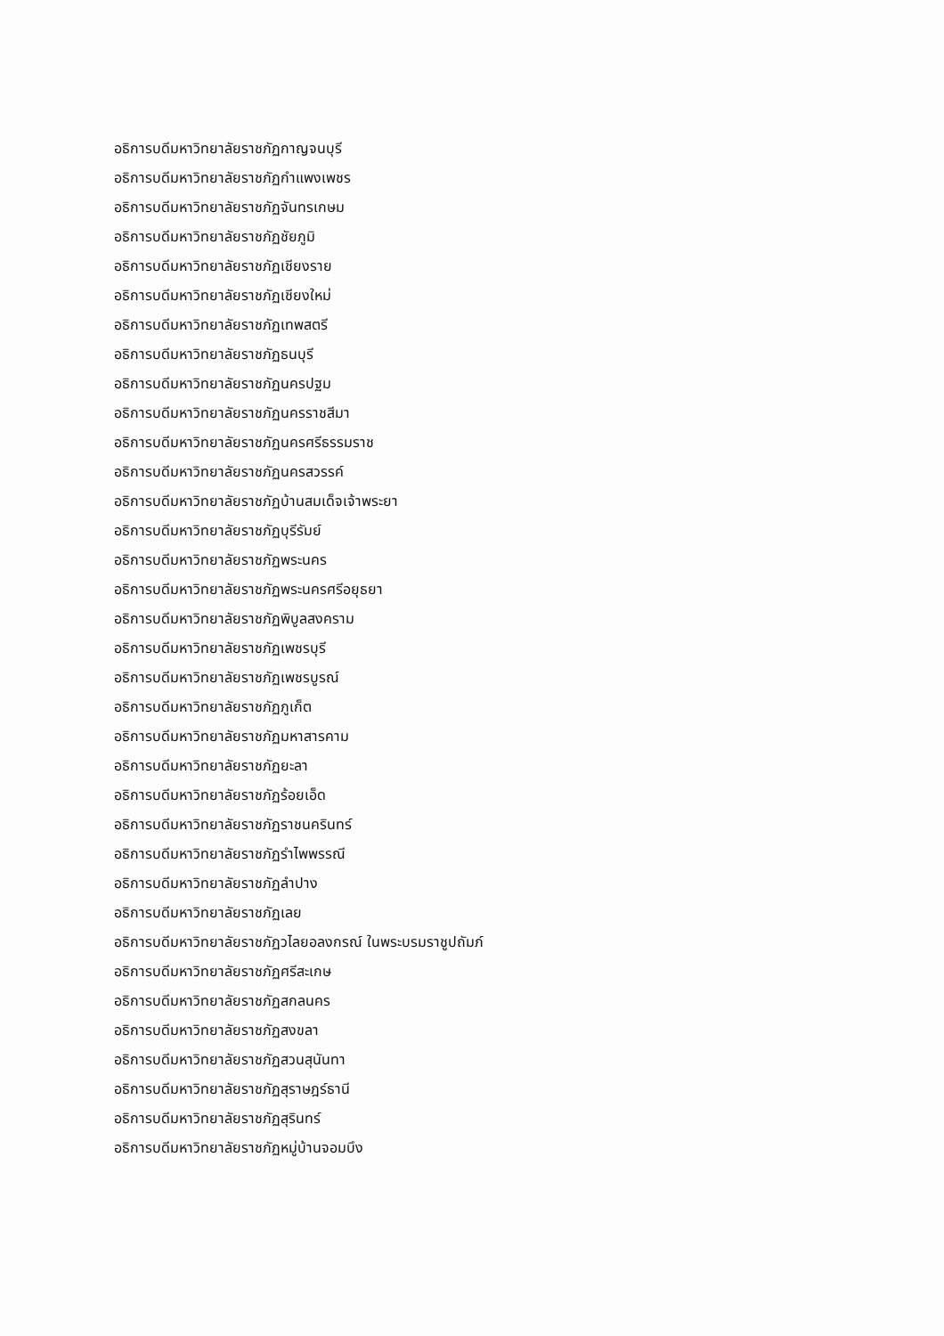อธิการบดีมหาวิทยาลัยราชภัฏกาญจนบุรี
อธิการบดีมหาวิทยาลัยราชภัฏกำแพงเพชร
อธิการบดีมหาวิทยาลัยราชภัฏจันทรเกษม
อธิการบดีมหาวิทยาลัยราชภัฏชัยภูมิ
อธิการบดีมหาวิทยาลัยราชภัฏเชียงราย
อธิการบดีมหาวิทยาลัยราชภัฏเชียงใหม่
อธิการบดีมหาวิทยาลัยราชภัฏเทพสตรี
อธิการบดีมหาวิทยาลัยราชภัฏธนบุรี
อธิการบดีมหาวิทยาลัยราชภัฏนครปฐม
อธิการบดีมหาวิทยาลัยราชภัฏนครราชสีมา
อธิการบดีมหาวิทยาลัยราชภัฏนครศรีธรรมราช
อธิการบดีมหาวิทยาลัยราชภัฏนครสวรรค์
อธิการบดีมหาวิทยาลัยราชภัฏบ้านสมเด็จเจ้าพระยา
อธิการบดีมหาวิทยาลัยราชภัฏบุรีรัมย์
อธิการบดีมหาวิทยาลัยราชภัฏพระนคร
อธิการบดีมหาวิทยาลัยราชภัฏพระนครศรีอยุธยา
อธิการบดีมหาวิทยาลัยราชภัฏพิบูลสงคราม
อธิการบดีมหาวิทยาลัยราชภัฏเพชรบุรี
อธิการบดีมหาวิทยาลัยราชภัฏเพชรบูรณ์
อธิการบดีมหาวิทยาลัยราชภัฏภูเก็ต
อธิการบดีมหาวิทยาลัยราชภัฏมหาสารคาม
อธิการบดีมหาวิทยาลัยราชภัฏยะลา
อธิการบดีมหาวิทยาลัยราชภัฏร้อยเอ็ด
อธิการบดีมหาวิทยาลัยราชภัฏราชนครินทร์
อธิการบดีมหาวิทยาลัยราชภัฏรำไพพรรณี
อธิการบดีมหาวิทยาลัยราชภัฏลำปาง
อธิการบดีมหาวิทยาลัยราชภัฏเลย
อธิการบดีมหาวิทยาลัยราชภัฏวไลยอลงกรณ์ ในพระบรมราชูปถัมภ์
อธิการบดีมหาวิทยาลัยราชภัฏศรีสะเกษ
อธิการบดีมหาวิทยาลัยราชภัฏสกลนคร
อธิการบดีมหาวิทยาลัยราชภัฏสงขลา
อธิการบดีมหาวิทยาลัยราชภัฏสวนสุนันทา
อธิการบดีมหาวิทยาลัยราชภัฏสุราษฎร์ธานี
อธิการบดีมหาวิทยาลัยราชภัฏสุรินทร์
อธิการบดีมหาวิทยาลัยราชภัฏหมู่บ้านจอมบึง